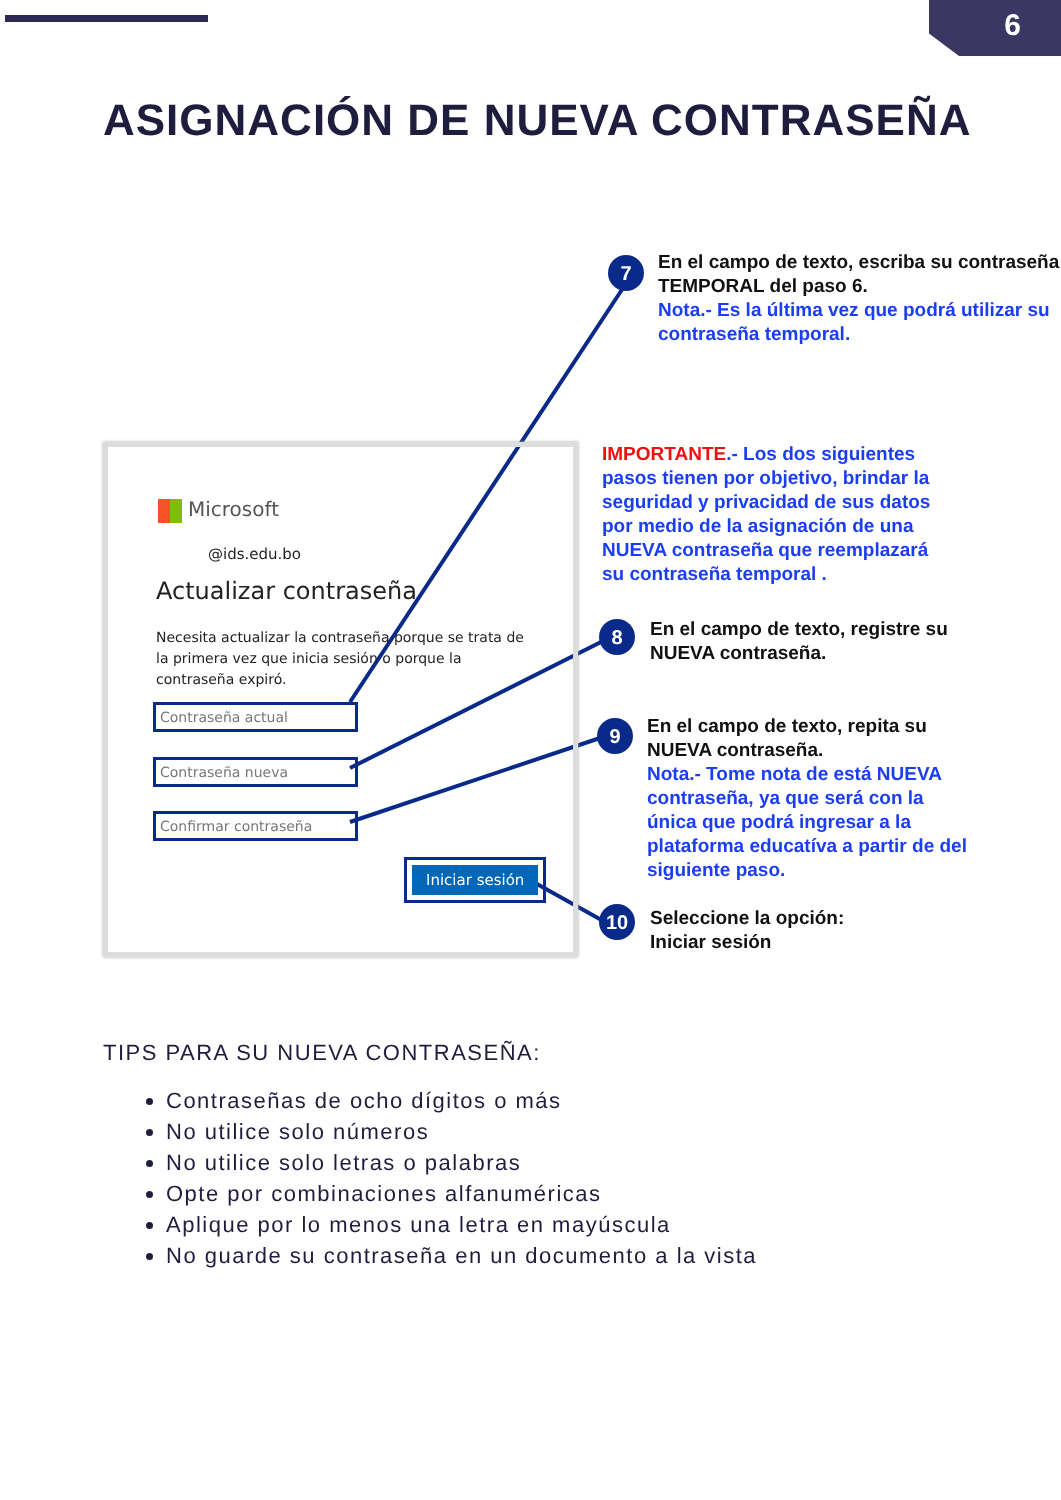6
ASIGNACIÓN DE NUEVA CONTRASEÑA
Microsoft
@ids.edu.bo
Actualizar contraseña
Necesita actualizar la contraseña porque se trata de la primera vez que inicia sesión o porque la contraseña expiró.
Contraseña actual
Contraseña nueva
Confirmar contraseña
Iniciar sesión
7
En el campo de texto, escriba su contraseña TEMPORAL del paso 6.
Nota.- Es la última vez que podrá utilizar su contraseña temporal.
IMPORTANTE.- Los dos siguientes pasos tienen por objetivo, brindar la seguridad y privacidad de sus datos por medio de la asignación de una NUEVA contraseña que reemplazará su contraseña temporal .
8
En el campo de texto, registre su NUEVA contraseña.
9
En el campo de texto, repita su NUEVA contraseña.
Nota.- Tome nota de está NUEVA contraseña, ya que será con la única que podrá ingresar a la plataforma educatíva a partir de del siguiente paso.
10
Seleccione la opción:
Iniciar sesión
TIPS PARA SU NUEVA CONTRASEÑA:
Contraseñas de ocho dígitos o más
No utilice solo números
No utilice solo letras o palabras
Opte por combinaciones alfanuméricas
Aplique por lo menos una letra en mayúscula
No guarde su contraseña en un documento a la vista